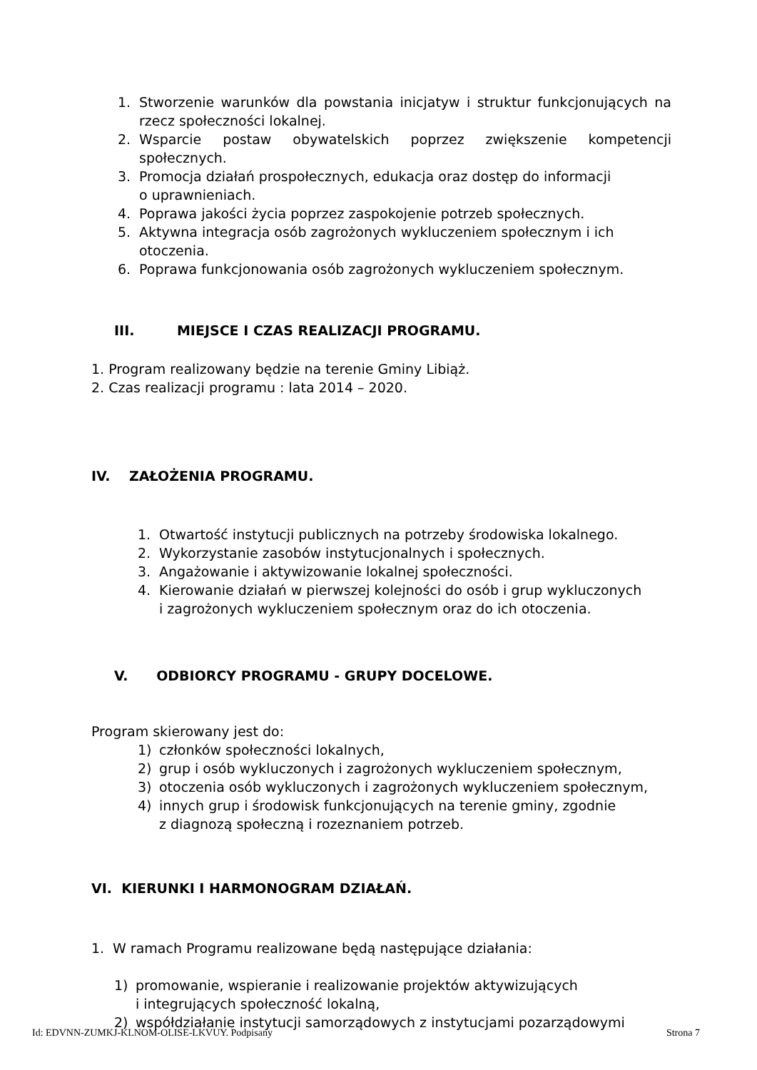1. Stworzenie warunków dla powstania inicjatyw i struktur funkcjonujących na rzecz społeczności lokalnej.
2. Wsparcie postaw obywatelskich poprzez zwiększenie kompetencji społecznych.
3. Promocja działań prospołecznych, edukacja oraz dostęp do informacji
o uprawnieniach.
4. Poprawa jakości życia poprzez zaspokojenie potrzeb społecznych.
5. Aktywna integracja osób zagrożonych wykluczeniem społecznym i ich otoczenia.
6. Poprawa funkcjonowania osób zagrożonych wykluczeniem społecznym.
III. MIEJSCE I CZAS REALIZACJI PROGRAMU.
1. Program realizowany będzie na terenie Gminy Libiąż.
2. Czas realizacji programu : lata 2014 – 2020.
IV. ZAŁOŻENIA PROGRAMU.
1. Otwartość instytucji publicznych na potrzeby środowiska lokalnego.
2. Wykorzystanie zasobów instytucjonalnych i społecznych.
3. Angażowanie i aktywizowanie lokalnej społeczności.
4. Kierowanie działań w pierwszej kolejności do osób i grup wykluczonych
i zagrożonych wykluczeniem społecznym oraz do ich otoczenia.
V. ODBIORCY PROGRAMU - GRUPY DOCELOWE.
Program skierowany jest do:
1) członków społeczności lokalnych,
2) grup i osób wykluczonych i zagrożonych wykluczeniem społecznym,
3) otoczenia osób wykluczonych i zagrożonych wykluczeniem społecznym,
4) innych grup i środowisk funkcjonujących na terenie gminy, zgodnie
z diagnozą społeczną i rozeznaniem potrzeb.
VI. KIERUNKI I HARMONOGRAM DZIAŁAŃ.
1. W ramach Programu realizowane będą następujące działania:
1) promowanie, wspieranie i realizowanie projektów aktywizujących
i integrujących społeczność lokalną,
2) współdziałanie instytucji samorządowych z instytucjami pozarządowymi
Id: EDVNN-ZUMKJ-KLNOM-OLISE-LKVUY. Podpisany Strona 7